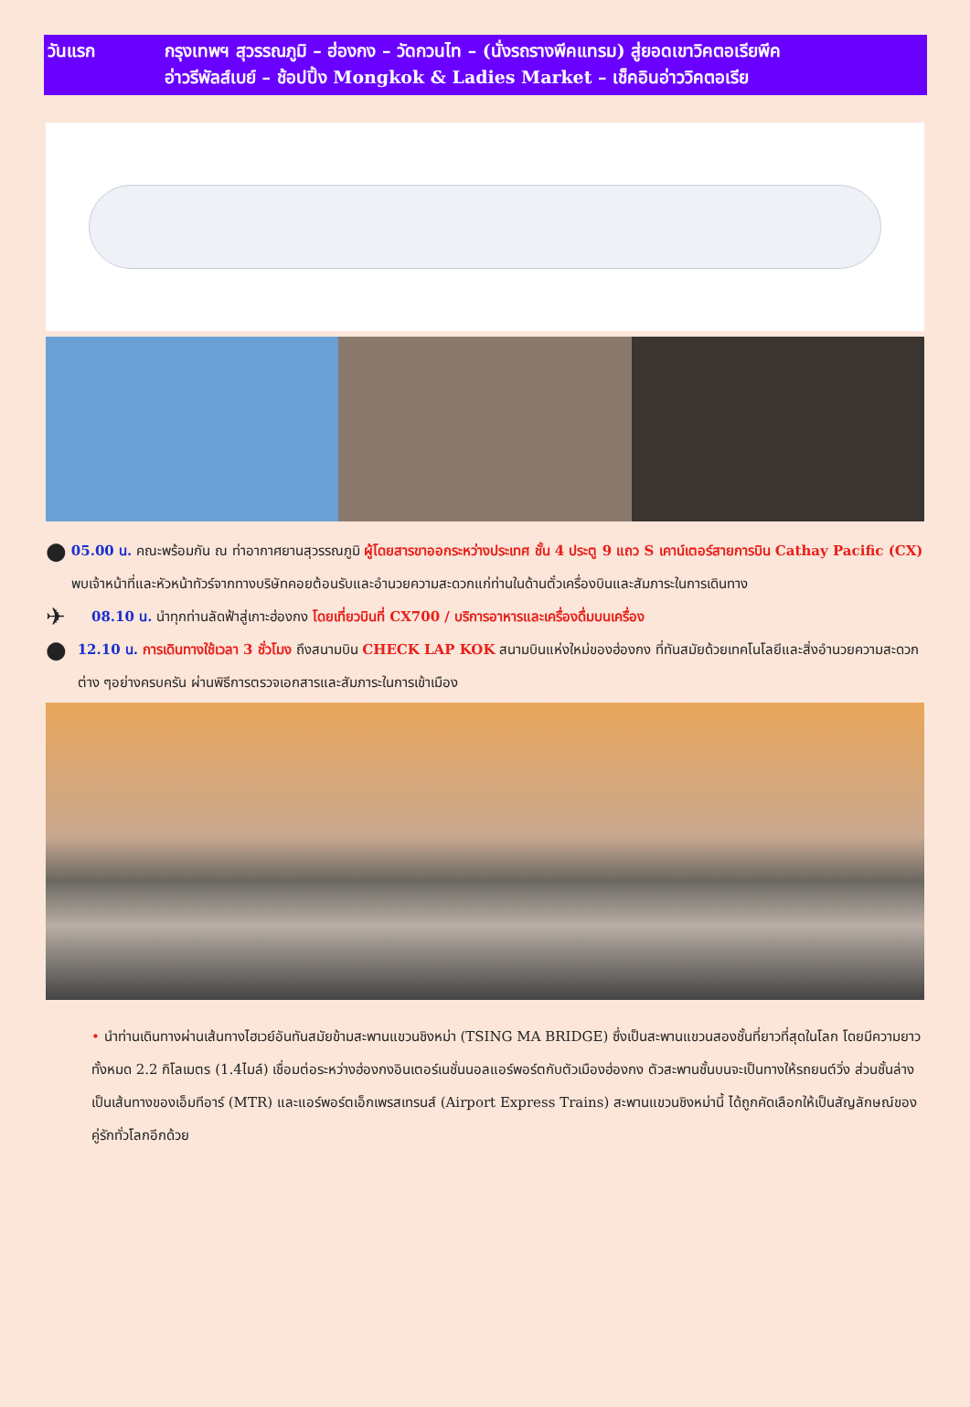| วันแรก | กรุงเทพฯ สุวรรณภูมิ – ฮ่องกง – วัดกวนไท – (นั่งรถรางพีคแทรม) สู่ยอดเขาวิคตอเรียพีค อ่าวรีพัลส์เบย์ – ช้อปปิ้ง Mongkok & Ladies Market – เช็คอินอ่าววิคตอเรีย |
●
05.00 น. คณะพร้อมกัน ณ ท่าอากาศยานสุวรรณภูมิ ผู้โดยสารขาออกระหว่างประเทศ ชั้น 4 ประตู 9 แถว S เคาน์เตอร์สายการบิน Cathay Pacific (CX) พบเจ้าหน้าที่และหัวหน้าทัวร์จากทางบริษัทคอยต้อนรับและอำนวยความสะดวกแก่ท่านในด้านตั๋วเครื่องบินและสัมภาระในการเดินทาง
✈
08.10 น. นำทุกท่านลัดฟ้าสู่เกาะฮ่องกง โดยเที่ยวบินที่ CX700 / บริการอาหารและเครื่องดื่มบนเครื่อง
●
12.10 น. การเดินทางใช้เวลา 3 ชั่วโมง ถึงสนามบิน CHECK LAP KOK สนามบินแห่งใหม่ของฮ่องกง ที่ทันสมัยด้วยเทคโนโลยีและสิ่งอำนวยความสะดวกต่าง ๆอย่างครบครัน ผ่านพิธีการตรวจเอกสารและสัมภาระในการเข้าเมือง
• นำท่านเดินทางผ่านเส้นทางไฮเวย์อันทันสมัยข้ามสะพานแขวนชิงหม่า (TSING MA BRIDGE) ซึ่งเป็นสะพานแขวนสองชั้นที่ยาวที่สุดในโลก โดยมีความยาวทั้งหมด 2.2 กิโลเมตร (1.4ไมล์) เชื่อมต่อระหว่างฮ่องกงอินเตอร์เนชั่นนอลแอร์พอร์ตกับตัวเมืองฮ่องกง ตัวสะพานชั้นบนจะเป็นทางให้รถยนต์วิ่ง ส่วนชั้นล่างเป็นเส้นทางของเอ็มทีอาร์ (MTR) และแอร์พอร์ตเอ็กเพรสเทรนส์ (Airport Express Trains) สะพานแขวนชิงหม่านี้ ได้ถูกคัดเลือกให้เป็นสัญลักษณ์ของคู่รักทั่วโลกอีกด้วย